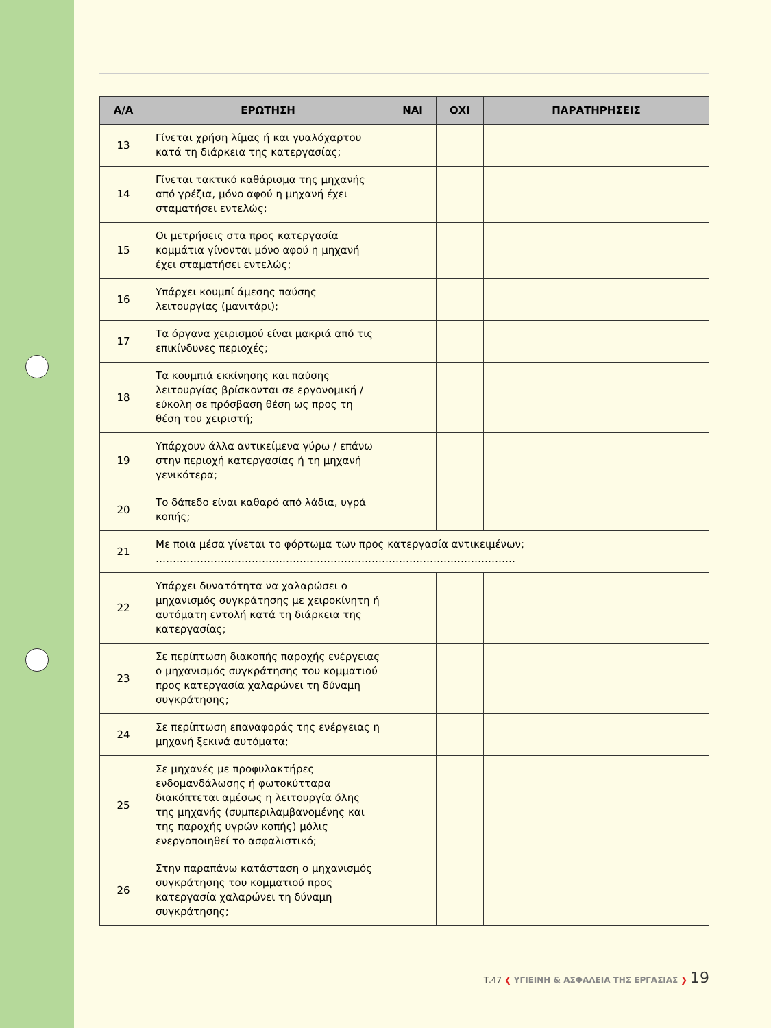| Α/Α | ΕΡΩΤΗΣΗ | ΝΑΙ | ΟΧΙ | ΠΑΡΑΤΗΡΗΣΕΙΣ |
| --- | --- | --- | --- | --- |
| 13 | Γίνεται χρήση λίμας ή και γυαλόχαρτου κατά τη διάρκεια της κατεργασίας; | | | |
| 14 | Γίνεται τακτικό καθάρισμα της μηχανής από γρέζια, μόνο αφού η μηχανή έχει σταματήσει εντελώς; | | | |
| 15 | Οι μετρήσεις στα προς κατεργασία κομμάτια γίνονται μόνο αφού η μηχανή έχει σταματήσει εντελώς; | | | |
| 16 | Υπάρχει κουμπί άμεσης παύσης λειτουργίας (μανιτάρι); | | | |
| 17 | Τα όργανα χειρισμού είναι μακριά από τις επικίνδυνες περιοχές; | | | |
| 18 | Τα κουμπιά εκκίνησης και παύσης λειτουργίας βρίσκονται σε εργονομική / εύκολη σε πρόσβαση θέση ως προς τη θέση του χειριστή; | | | |
| 19 | Υπάρχουν άλλα αντικείμενα γύρω / επάνω στην περιοχή κατεργασίας ή τη μηχανή γενικότερα; | | | |
| 20 | Το δάπεδο είναι καθαρό από λάδια, υγρά κοπής; | | | |
| 21 | Με ποια μέσα γίνεται το φόρτωμα των προς κατεργασία αντικειμένων; …………………………………………………………………………………………… | | | |
| 22 | Υπάρχει δυνατότητα να χαλαρώσει ο μηχανισμός συγκράτησης με χειροκίνητη ή αυτόματη εντολή κατά τη διάρκεια της κατεργασίας; | | | |
| 23 | Σε περίπτωση διακοπής παροχής ενέργειας ο μηχανισμός συγκράτησης του κομματιού προς κατεργασία χαλαρώνει τη δύναμη συγκράτησης; | | | |
| 24 | Σε περίπτωση επαναφοράς της ενέργειας η μηχανή ξεκινά αυτόματα; | | | |
| 25 | Σε μηχανές με προφυλακτήρες ενδομανδάλωσης ή φωτοκύτταρα διακόπτεται αμέσως η λειτουργία όλης της μηχανής (συμπεριλαμβανομένης και της παροχής υγρών κοπής) μόλις ενεργοποιηθεί το ασφαλιστικό; | | | |
| 26 | Στην παραπάνω κατάσταση ο μηχανισμός συγκράτησης του κομματιού προς κατεργασία χαλαρώνει τη δύναμη συγκράτησης; | | | |
Τ.47 ❮ ΥΓΙΕΙΝΗ & ΑΣΦΑΛΕΙΑ ΤΗΣ ΕΡΓΑΣΙΑΣ ❯ 19